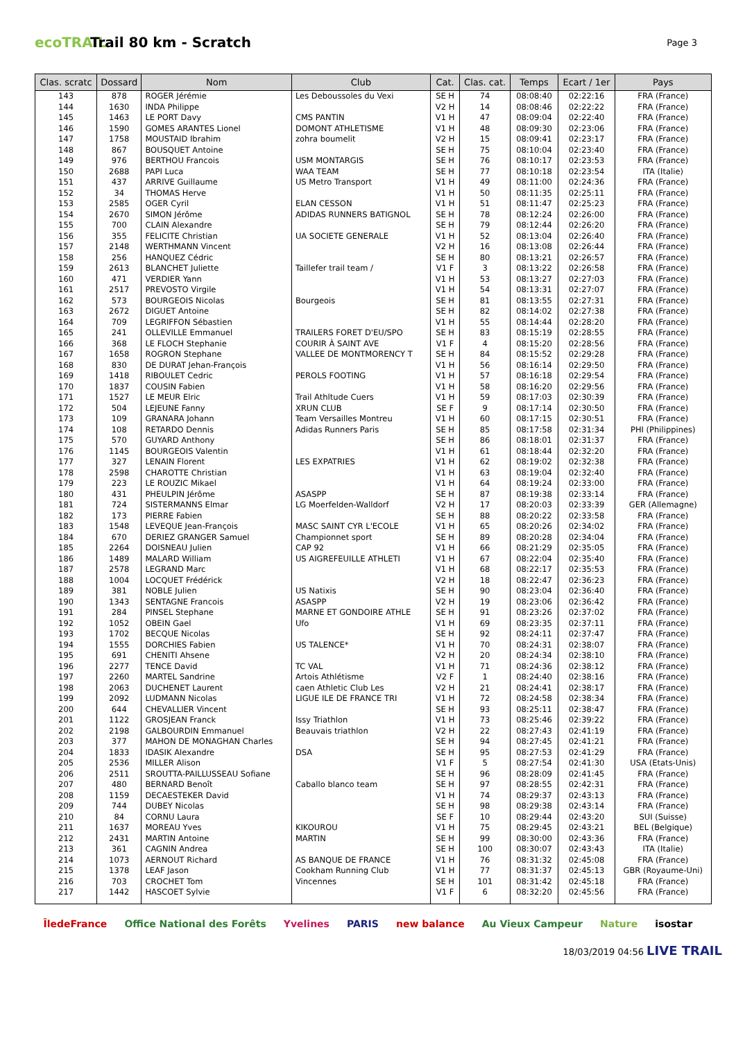ecoTRAIL
Trail 80 km - Scratch
Page 3
| Clas. scratc | Dossard | Nom | Club | Cat. | Clas. cat. | Temps | Ecart / 1er | Pays |
| --- | --- | --- | --- | --- | --- | --- | --- | --- |
| 143 | 878 | ROGER Jérémie | Les Deboussoles du Vexi | SE H | 74 | 08:08:40 | 02:22:16 | FRA (France) |
| 144 | 1630 | INDA Philippe | | V2 H | 14 | 08:08:46 | 02:22:22 | FRA (France) |
| 145 | 1463 | LE PORT Davy | CMS PANTIN | V1 H | 47 | 08:09:04 | 02:22:40 | FRA (France) |
| 146 | 1590 | GOMES ARANTES Lionel | DOMONT ATHLETISME | V1 H | 48 | 08:09:30 | 02:23:06 | FRA (France) |
| 147 | 1758 | MOUSTAID Ibrahim | zohra boumelit | V2 H | 15 | 08:09:41 | 02:23:17 | FRA (France) |
| 148 | 867 | BOUSQUET Antoine | | SE H | 75 | 08:10:04 | 02:23:40 | FRA (France) |
| 149 | 976 | BERTHOU Francois | USM MONTARGIS | SE H | 76 | 08:10:17 | 02:23:53 | FRA (France) |
| 150 | 2688 | PAPI Luca | WAA TEAM | SE H | 77 | 08:10:18 | 02:23:54 | ITA (Italie) |
| 151 | 437 | ARRIVE Guillaume | US Metro Transport | V1 H | 49 | 08:11:00 | 02:24:36 | FRA (France) |
| 152 | 34 | THOMAS Herve | | V1 H | 50 | 08:11:35 | 02:25:11 | FRA (France) |
| 153 | 2585 | OGER Cyril | ELAN CESSON | V1 H | 51 | 08:11:47 | 02:25:23 | FRA (France) |
| 154 | 2670 | SIMON Jérôme | ADIDAS RUNNERS BATIGNOL | SE H | 78 | 08:12:24 | 02:26:00 | FRA (France) |
| 155 | 700 | CLAIN Alexandre | | SE H | 79 | 08:12:44 | 02:26:20 | FRA (France) |
| 156 | 355 | FELICITE Christian | UA SOCIETE GENERALE | V1 H | 52 | 08:13:04 | 02:26:40 | FRA (France) |
| 157 | 2148 | WERTHMANN Vincent | | V2 H | 16 | 08:13:08 | 02:26:44 | FRA (France) |
| 158 | 256 | HANQUEZ Cédric | | SE H | 80 | 08:13:21 | 02:26:57 | FRA (France) |
| 159 | 2613 | BLANCHET Juliette | Taillefer trail team / | V1 F | 3 | 08:13:22 | 02:26:58 | FRA (France) |
| 160 | 471 | VERDIER Yann | | V1 H | 53 | 08:13:27 | 02:27:03 | FRA (France) |
| 161 | 2517 | PREVOSTO Virgile | | V1 H | 54 | 08:13:31 | 02:27:07 | FRA (France) |
| 162 | 573 | BOURGEOIS Nicolas | Bourgeois | SE H | 81 | 08:13:55 | 02:27:31 | FRA (France) |
| 163 | 2672 | DIGUET Antoine | | SE H | 82 | 08:14:02 | 02:27:38 | FRA (France) |
| 164 | 709 | LEGRIFFON Sébastien | | V1 H | 55 | 08:14:44 | 02:28:20 | FRA (France) |
| 165 | 241 | OLLEVILLE Emmanuel | TRAILERS FORET D'EU/SPO | SE H | 83 | 08:15:19 | 02:28:55 | FRA (France) |
| 166 | 368 | LE FLOCH Stephanie | COURIR À SAINT AVE | V1 F | 4 | 08:15:20 | 02:28:56 | FRA (France) |
| 167 | 1658 | ROGRON Stephane | VALLEE DE MONTMORENCY T | SE H | 84 | 08:15:52 | 02:29:28 | FRA (France) |
| 168 | 830 | DE DURAT Jehan-François | | V1 H | 56 | 08:16:14 | 02:29:50 | FRA (France) |
| 169 | 1418 | RIBOULET Cedric | PEROLS FOOTING | V1 H | 57 | 08:16:18 | 02:29:54 | FRA (France) |
| 170 | 1837 | COUSIN Fabien | | V1 H | 58 | 08:16:20 | 02:29:56 | FRA (France) |
| 171 | 1527 | LE MEUR Elric | Trail Athltude Cuers | V1 H | 59 | 08:17:03 | 02:30:39 | FRA (France) |
| 172 | 504 | LEJEUNE Fanny | XRUN CLUB | SE F | 9 | 08:17:14 | 02:30:50 | FRA (France) |
| 173 | 109 | GRANARA Johann | Team Versailles Montreu | V1 H | 60 | 08:17:15 | 02:30:51 | FRA (France) |
| 174 | 108 | RETARDO Dennis | Adidas Runners Paris | SE H | 85 | 08:17:58 | 02:31:34 | PHI (Philippines) |
| 175 | 570 | GUYARD Anthony | | SE H | 86 | 08:18:01 | 02:31:37 | FRA (France) |
| 176 | 1145 | BOURGEOIS Valentin | | V1 H | 61 | 08:18:44 | 02:32:20 | FRA (France) |
| 177 | 327 | LENAIN Florent | LES EXPATRIES | V1 H | 62 | 08:19:02 | 02:32:38 | FRA (France) |
| 178 | 2598 | CHAROTTE Christian | | V1 H | 63 | 08:19:04 | 02:32:40 | FRA (France) |
| 179 | 223 | LE ROUZIC Mikael | | V1 H | 64 | 08:19:24 | 02:33:00 | FRA (France) |
| 180 | 431 | PHEULPIN Jérôme | ASASPP | SE H | 87 | 08:19:38 | 02:33:14 | FRA (France) |
| 181 | 724 | SISTERMANNS Elmar | LG Moerfelden-Walldorf | V2 H | 17 | 08:20:03 | 02:33:39 | GER (Allemagne) |
| 182 | 173 | PIERRE Fabien | | SE H | 88 | 08:20:22 | 02:33:58 | FRA (France) |
| 183 | 1548 | LEVEQUE Jean-François | MASC SAINT CYR L'ECOLE | V1 H | 65 | 08:20:26 | 02:34:02 | FRA (France) |
| 184 | 670 | DERIEZ GRANGER Samuel | Championnet sport | SE H | 89 | 08:20:28 | 02:34:04 | FRA (France) |
| 185 | 2264 | DOISNEAU Julien | CAP 92 | V1 H | 66 | 08:21:29 | 02:35:05 | FRA (France) |
| 186 | 1489 | MALARD William | US AIGREFEUILLE ATHLETI | V1 H | 67 | 08:22:04 | 02:35:40 | FRA (France) |
| 187 | 2578 | LEGRAND Marc | | V1 H | 68 | 08:22:17 | 02:35:53 | FRA (France) |
| 188 | 1004 | LOCQUET Frédérick | | V2 H | 18 | 08:22:47 | 02:36:23 | FRA (France) |
| 189 | 381 | NOBLE Julien | US Natixis | SE H | 90 | 08:23:04 | 02:36:40 | FRA (France) |
| 190 | 1343 | SENTAGNE Francois | ASASPP | V2 H | 19 | 08:23:06 | 02:36:42 | FRA (France) |
| 191 | 284 | PINSEL Stephane | MARNE ET GONDOIRE ATHLE | SE H | 91 | 08:23:26 | 02:37:02 | FRA (France) |
| 192 | 1052 | OBEIN Gael | Ufo | V1 H | 69 | 08:23:35 | 02:37:11 | FRA (France) |
| 193 | 1702 | BECQUE Nicolas | | SE H | 92 | 08:24:11 | 02:37:47 | FRA (France) |
| 194 | 1555 | DORCHIES Fabien | US TALENCE* | V1 H | 70 | 08:24:31 | 02:38:07 | FRA (France) |
| 195 | 691 | CHENITI Ahsene | | V2 H | 20 | 08:24:34 | 02:38:10 | FRA (France) |
| 196 | 2277 | TENCE David | TC VAL | V1 H | 71 | 08:24:36 | 02:38:12 | FRA (France) |
| 197 | 2260 | MARTEL Sandrine | Artois Athlétisme | V2 F | 1 | 08:24:40 | 02:38:16 | FRA (France) |
| 198 | 2063 | DUCHENET Laurent | caen Athletic Club Les | V2 H | 21 | 08:24:41 | 02:38:17 | FRA (France) |
| 199 | 2092 | LUDMANN Nicolas | LIGUE ILE DE FRANCE TRI | V1 H | 72 | 08:24:58 | 02:38:34 | FRA (France) |
| 200 | 644 | CHEVALLIER Vincent | | SE H | 93 | 08:25:11 | 02:38:47 | FRA (France) |
| 201 | 1122 | GROSJEAN Franck | Issy Triathlon | V1 H | 73 | 08:25:46 | 02:39:22 | FRA (France) |
| 202 | 2198 | GALBOURDIN Emmanuel | Beauvais triathlon | V2 H | 22 | 08:27:43 | 02:41:19 | FRA (France) |
| 203 | 377 | MAHON DE MONAGHAN Charles | | SE H | 94 | 08:27:45 | 02:41:21 | FRA (France) |
| 204 | 1833 | IDASIK Alexandre | DSA | SE H | 95 | 08:27:53 | 02:41:29 | FRA (France) |
| 205 | 2536 | MILLER Alison | | V1 F | 5 | 08:27:54 | 02:41:30 | USA (Etats-Unis) |
| 206 | 2511 | SROUTTA-PAILLUSSEAU Sofiane | | SE H | 96 | 08:28:09 | 02:41:45 | FRA (France) |
| 207 | 480 | BERNARD Benoît | Caballo blanco team | SE H | 97 | 08:28:55 | 02:42:31 | FRA (France) |
| 208 | 1159 | DECAESTEKER David | | V1 H | 74 | 08:29:37 | 02:43:13 | FRA (France) |
| 209 | 744 | DUBEY Nicolas | | SE H | 98 | 08:29:38 | 02:43:14 | FRA (France) |
| 210 | 84 | CORNU Laura | | SE F | 10 | 08:29:44 | 02:43:20 | SUI (Suisse) |
| 211 | 1637 | MOREAU Yves | KIKOUROU | V1 H | 75 | 08:29:45 | 02:43:21 | BEL (Belgique) |
| 212 | 2431 | MARTIN Antoine | MARTIN | SE H | 99 | 08:30:00 | 02:43:36 | FRA (France) |
| 213 | 361 | CAGNIN Andrea | | SE H | 100 | 08:30:07 | 02:43:43 | ITA (Italie) |
| 214 | 1073 | AERNOUT Richard | AS BANQUE DE FRANCE | V1 H | 76 | 08:31:32 | 02:45:08 | FRA (France) |
| 215 | 1378 | LEAF Jason | Cookham Running Club | V1 H | 77 | 08:31:37 | 02:45:13 | GBR (Royaume-Uni) |
| 216 | 703 | CROCHET Tom | Vincennes | SE H | 101 | 08:31:42 | 02:45:18 | FRA (France) |
| 217 | 1442 | HASCOET Sylvie | | V1 F | 6 | 08:32:20 | 02:45:56 | FRA (France) |
ÎledeFrance Office National des Forêts Yvelines PARIS new balance Au Vieux Campeur Nature isostar
18/03/2019 04:56 LIVE TRAIL